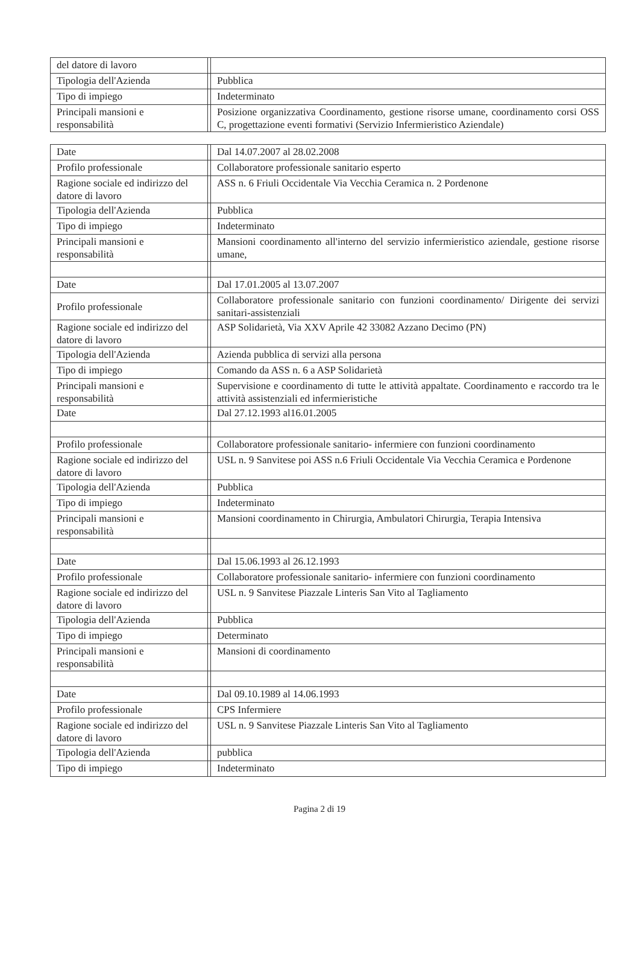| del datore di lavoro | | |
| Tipologia dell'Azienda | | Pubblica |
| Tipo di impiego | | Indeterminato |
| Principali mansioni e responsabilità | | Posizione organizzativa Coordinamento, gestione risorse umane, coordinamento corsi OSS C, progettazione eventi formativi (Servizio Infermieristico Aziendale) |
| Date | | Dal 14.07.2007 al 28.02.2008 |
| Profilo professionale | | Collaboratore professionale sanitario esperto |
| Ragione sociale ed indirizzo del datore di lavoro | | ASS n. 6 Friuli Occidentale Via Vecchia Ceramica n. 2 Pordenone |
| Tipologia dell'Azienda | | Pubblica |
| Tipo di impiego | | Indeterminato |
| Principali mansioni e responsabilità | | Mansioni coordinamento all'interno del servizio infermieristico aziendale, gestione risorse umane, |
| Date | | Dal 17.01.2005 al 13.07.2007 |
| Profilo professionale | | Collaboratore professionale sanitario con funzioni coordinamento/ Dirigente dei servizi sanitari-assistenziali |
| Ragione sociale ed indirizzo del datore di lavoro | | ASP Solidarietà, Via XXV Aprile 42 33082 Azzano Decimo (PN) |
| Tipologia dell'Azienda | | Azienda pubblica di servizi alla persona |
| Tipo di impiego | | Comando da ASS n. 6 a ASP Solidarietà |
| Principali mansioni e responsabilità | | Supervisione e coordinamento di tutte le attività appaltate. Coordinamento e raccordo tra le attività assistenziali ed infermieristiche |
| Date | | Dal 27.12.1993 al16.01.2005 |
| Profilo professionale | | Collaboratore professionale sanitario- infermiere con funzioni coordinamento |
| Ragione sociale ed indirizzo del datore di lavoro | | USL n. 9 Sanvitese poi ASS n.6 Friuli Occidentale Via Vecchia Ceramica e Pordenone |
| Tipologia dell'Azienda | | Pubblica |
| Tipo di impiego | | Indeterminato |
| Principali mansioni e responsabilità | | Mansioni coordinamento in Chirurgia, Ambulatori Chirurgia, Terapia Intensiva |
| Date | | Dal 15.06.1993 al 26.12.1993 |
| Profilo professionale | | Collaboratore professionale sanitario- infermiere con funzioni coordinamento |
| Ragione sociale ed indirizzo del datore di lavoro | | USL n. 9 Sanvitese Piazzale Linteris San Vito al Tagliamento |
| Tipologia dell'Azienda | | Pubblica |
| Tipo di impiego | | Determinato |
| Principali mansioni e responsabilità | | Mansioni di coordinamento |
| Date | | Dal 09.10.1989 al 14.06.1993 |
| Profilo professionale | | CPS Infermiere |
| Ragione sociale ed indirizzo del datore di lavoro | | USL n. 9 Sanvitese Piazzale Linteris San Vito al Tagliamento |
| Tipologia dell'Azienda | | pubblica |
| Tipo di impiego | | Indeterminato |
Pagina 2 di 19